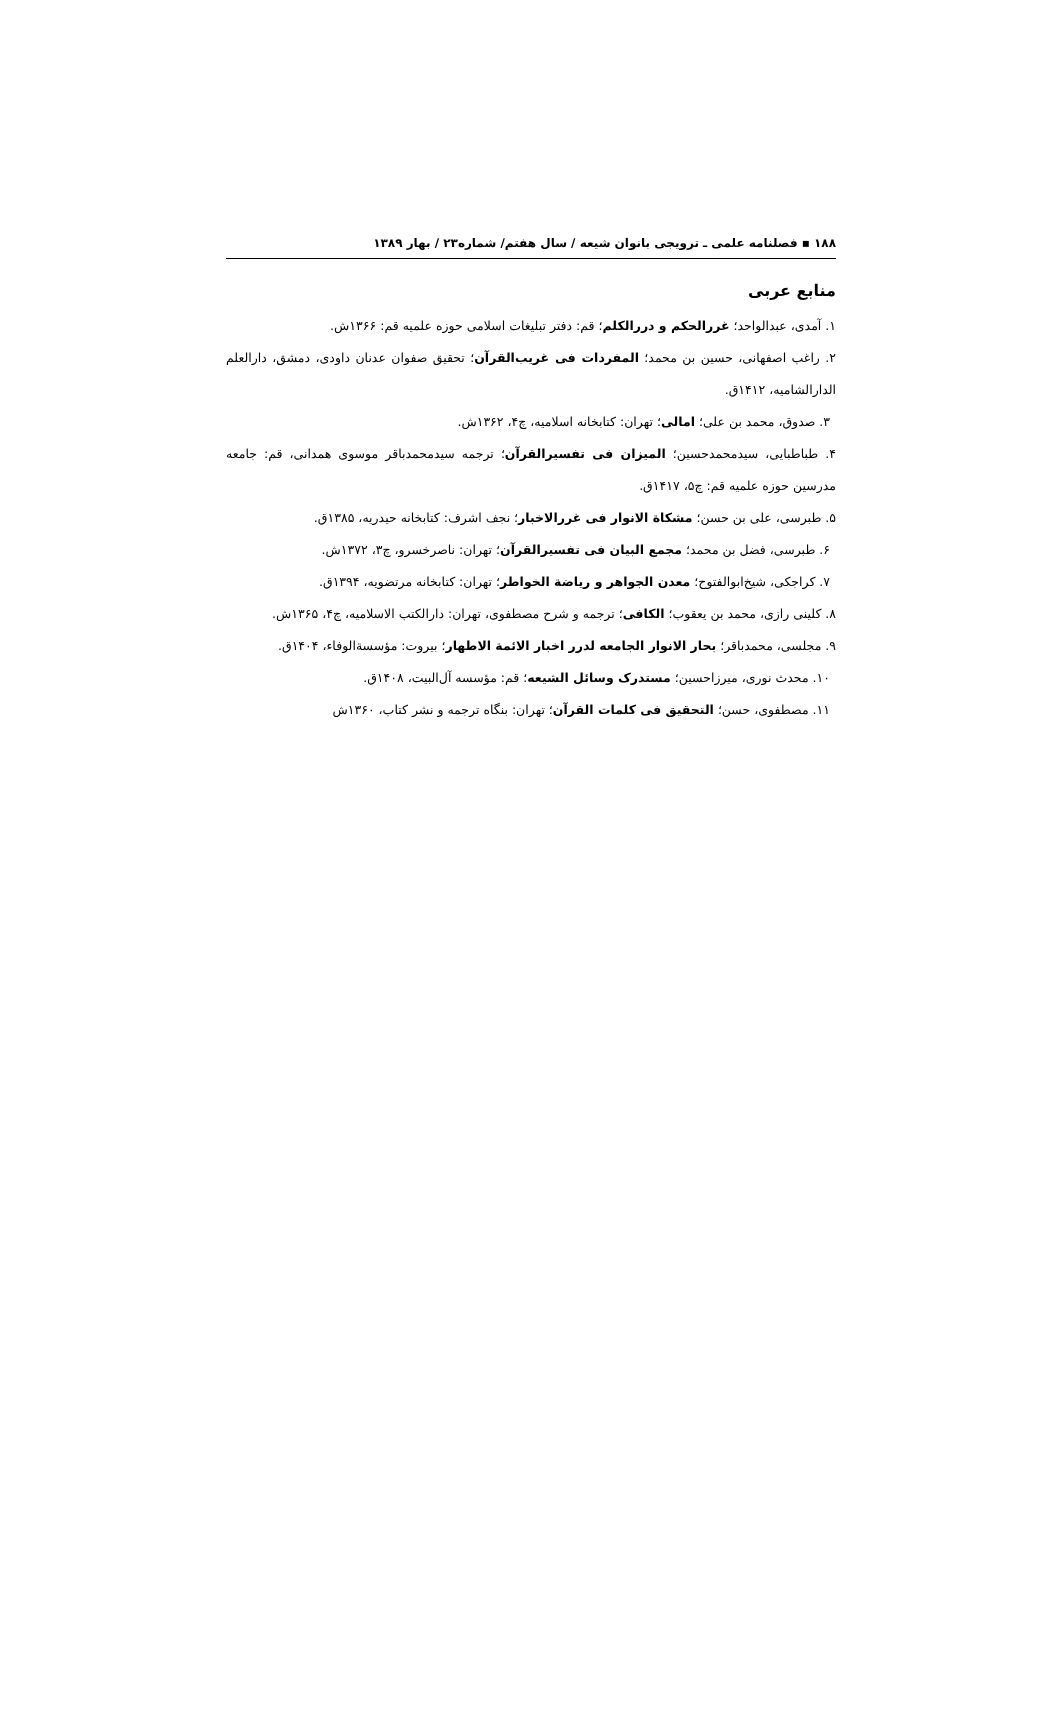۱۸۸ ▪ فصلنامه علمی ـ ترویجی بانوان شیعه / سال هفتم/ شماره۲۳ / بهار ۱۳۸۹
منابع عربی
۱. آمدی، عبدالواحد؛ غررالحکم و دررالکلم؛ قم: دفتر تبلیغات اسلامی حوزه علمیه قم: ۱۳۶۶ش.
۲. راغب اصفهانی، حسین بن محمد؛ المفردات فی غریب‌القرآن؛ تحقیق صفوان عدنان داودی، دمشق، دارالعلم الدارالشامیه، ۱۴۱۲ق.
۳. صدوق، محمد بن علی؛ امالی؛ تهران: کتابخانه اسلامیه، چ۴، ۱۳۶۲ش.
۴. طباطبایی، سیدمحمدحسین؛ المیزان فی تفسیرالقرآن؛ ترجمه سیدمحمدباقر موسوی همدانی، قم: جامعه مدرسین حوزه علمیه قم: چ۵، ۱۴۱۷ق.
۵. طبرسی، علی بن حسن؛ مشکاة الانوار فی غررالاخبار؛ نجف اشرف: کتابخانه حیدریه، ۱۳۸۵ق.
۶. طبرسی، فضل بن محمد؛ مجمع البیان فی تفسیرالقرآن؛ تهران: ناصرخسرو، چ۳، ۱۳۷۲ش.
۷. کراجکی، شیخ‌ابوالفتوح؛ معدن الجواهر و ریاضة الخواطر؛ تهران: کتابخانه مرتضویه، ۱۳۹۴ق.
۸. کلینی رازی، محمد بن یعقوب؛ الکافی؛ ترجمه و شرح مصطفوی، تهران: دارالکتب الاسلامیه، چ۴، ۱۳۶۵ش.
۹. مجلسی، محمدباقر؛ بحار الانوار الجامعه لدرر اخبار الائمة الاطهار؛ بیروت: مؤسسةالوفاء، ۱۴۰۴ق.
۱۰. محدث نوری، میرزاحسین؛ مستدرک وسائل الشیعه؛ قم: مؤسسه آل‌البیت، ۱۴۰۸ق.
۱۱. مصطفوی، حسن؛ التحقیق فی کلمات القرآن؛ تهران: بنگاه ترجمه و نشر کتاب، ۱۳۶۰ش